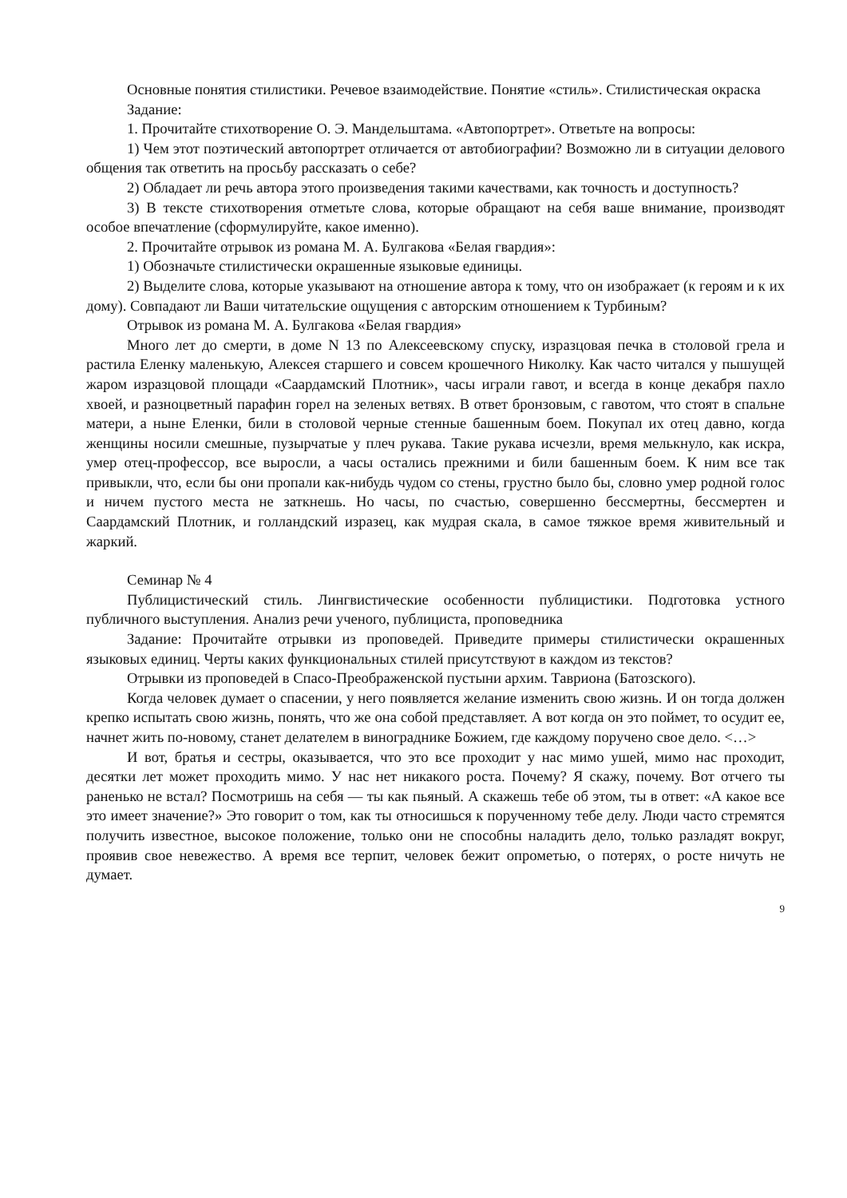Основные понятия стилистики. Речевое взаимодействие. Понятие «стиль». Стилистическая окраска
Задание:
1. Прочитайте стихотворение О. Э. Мандельштама. «Автопортрет». Ответьте на вопросы:
1) Чем этот поэтический автопортрет отличается от автобиографии? Возможно ли в ситуации делового общения так ответить на просьбу рассказать о себе?
2) Обладает ли речь автора этого произведения такими качествами, как точность и доступность?
3) В тексте стихотворения отметьте слова, которые обращают на себя ваше внимание, производят особое впечатление (сформулируйте, какое именно).
2. Прочитайте отрывок из романа М. А. Булгакова «Белая гвардия»:
1) Обозначьте стилистически окрашенные языковые единицы.
2) Выделите слова, которые указывают на отношение автора к тому, что он изображает (к героям и к их дому). Совпадают ли Ваши читательские ощущения с авторским отношением к Турбиным?
Отрывок из романа М. А. Булгакова «Белая гвардия»
Много лет до смерти, в доме N 13 по Алексеевскому спуску, изразцовая печка в столовой грела и растила Еленку маленькую, Алексея старшего и совсем крошечного Николку. Как часто читался у пышущей жаром изразцовой площади «Саардамский Плотник», часы играли гавот, и всегда в конце декабря пахло хвоей, и разноцветный парафин горел на зеленых ветвях. В ответ бронзовым, с гавотом, что стоят в спальне матери, а ныне Еленки, били в столовой черные стенные башенным боем. Покупал их отец давно, когда женщины носили смешные, пузырчатые у плеч рукава. Такие рукава исчезли, время мелькнуло, как искра, умер отец-профессор, все выросли, а часы остались прежними и били башенным боем. К ним все так привыкли, что, если бы они пропали как-нибудь чудом со стены, грустно было бы, словно умер родной голос и ничем пустого места не заткнешь. Но часы, по счастью, совершенно бессмертны, бессмертен и Саардамский Плотник, и голландский изразец, как мудрая скала, в самое тяжкое время живительный и жаркий.
Семинар № 4
Публицистический стиль. Лингвистические особенности публицистики. Подготовка устного публичного выступления. Анализ речи ученого, публициста, проповедника
Задание: Прочитайте отрывки из проповедей. Приведите примеры стилистически окрашенных языковых единиц. Черты каких функциональных стилей присутствуют в каждом из текстов?
Отрывки из проповедей в Спасо-Преображенской пустыни архим. Тавриона (Батозского).
Когда человек думает о спасении, у него появляется желание изменить свою жизнь. И он тогда должен крепко испытать свою жизнь, понять, что же она собой представляет. А вот когда он это поймет, то осудит ее, начнет жить по-новому, станет делателем в винограднике Божием, где каждому поручено свое дело. <…>
И вот, братья и сестры, оказывается, что это все проходит у нас мимо ушей, мимо нас проходит, десятки лет может проходить мимо. У нас нет никакого роста. Почему? Я скажу, почему. Вот отчего ты раненько не встал? Посмотришь на себя — ты как пьяный. А скажешь тебе об этом, ты в ответ: «А какое все это имеет значение?» Это говорит о том, как ты относишься к порученному тебе делу. Люди часто стремятся получить известное, высокое положение, только они не способны наладить дело, только разладят вокруг, проявив свое невежество. А время все терпит, человек бежит опрометью, о потерях, о росте ничуть не думает.
9